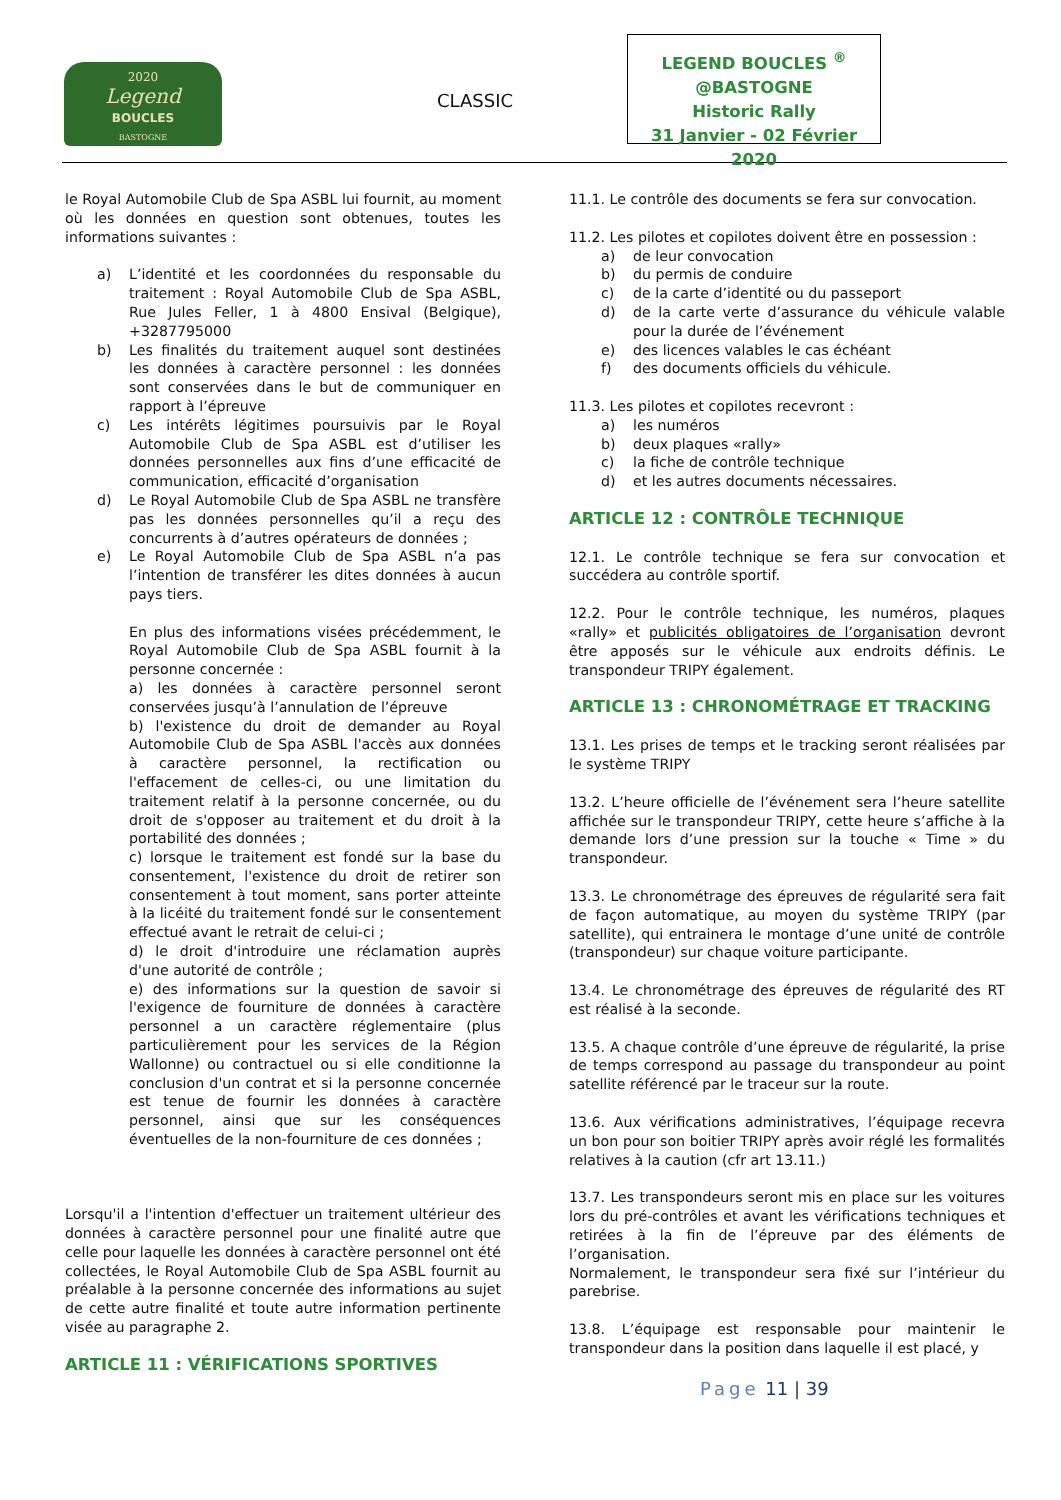2020
Legend
BOUCLES
BASTOGNE
CLASSIC
LEGEND BOUCLES <sup>®</sup>
@BASTOGNE
Historic Rally
31 Janvier - 02 Février 2020
le Royal Automobile Club de Spa ASBL lui fournit, au moment où les données en question sont obtenues, toutes les informations suivantes :
a) L’identité et les coordonnées du responsable du traitement : Royal Automobile Club de Spa ASBL, Rue Jules Feller, 1 à 4800 Ensival (Belgique), +3287795000
b) Les finalités du traitement auquel sont destinées les données à caractère personnel : les données sont conservées dans le but de communiquer en rapport à l’épreuve
c) Les intérêts légitimes poursuivis par le Royal Automobile Club de Spa ASBL est d’utiliser les données personnelles aux fins d’une efficacité de communication, efficacité d’organisation
d) Le Royal Automobile Club de Spa ASBL ne transfère pas les données personnelles qu’il a reçu des concurrents à d’autres opérateurs de données ;
e) Le Royal Automobile Club de Spa ASBL n’a pas l’intention de transférer les dites données à aucun pays tiers.
En plus des informations visées précédemment, le Royal Automobile Club de Spa ASBL fournit à la personne concernée :
a) les données à caractère personnel seront conservées jusqu’à l’annulation de l’épreuve
b) l'existence du droit de demander au Royal Automobile Club de Spa ASBL l'accès aux données à caractère personnel, la rectification ou l'effacement de celles-ci, ou une limitation du traitement relatif à la personne concernée, ou du droit de s'opposer au traitement et du droit à la portabilité des données ;
c) lorsque le traitement est fondé sur la base du consentement, l'existence du droit de retirer son consentement à tout moment, sans porter atteinte à la licéité du traitement fondé sur le consentement effectué avant le retrait de celui-ci ;
d) le droit d'introduire une réclamation auprès d'une autorité de contrôle ;
e) des informations sur la question de savoir si l'exigence de fourniture de données à caractère personnel a un caractère réglementaire (plus particulièrement pour les services de la Région Wallonne) ou contractuel ou si elle conditionne la conclusion d'un contrat et si la personne concernée est tenue de fournir les données à caractère personnel, ainsi que sur les conséquences éventuelles de la non-fourniture de ces données ;
Lorsqu'il a l'intention d'effectuer un traitement ultérieur des données à caractère personnel pour une finalité autre que celle pour laquelle les données à caractère personnel ont été collectées, le Royal Automobile Club de Spa ASBL fournit au préalable à la personne concernée des informations au sujet de cette autre finalité et toute autre information pertinente visée au paragraphe 2.
ARTICLE 11 : VÉRIFICATIONS SPORTIVES
11.1. Le contrôle des documents se fera sur convocation.
11.2. Les pilotes et copilotes doivent être en possession :
a) de leur convocation
b) du permis de conduire
c) de la carte d’identité ou du passeport
d) de la carte verte d’assurance du véhicule valable pour la durée de l’événement
e) des licences valables le cas échéant
f) des documents officiels du véhicule.
11.3. Les pilotes et copilotes recevront :
a) les numéros
b) deux plaques «rally»
c) la fiche de contrôle technique
d) et les autres documents nécessaires.
ARTICLE 12 : CONTRÔLE TECHNIQUE
12.1. Le contrôle technique se fera sur convocation et succédera au contrôle sportif.
12.2. Pour le contrôle technique, les numéros, plaques «rally» et publicités obligatoires de l’organisation devront être apposés sur le véhicule aux endroits définis. Le transpondeur TRIPY également.
ARTICLE 13 : CHRONOMÉTRAGE ET TRACKING
13.1. Les prises de temps et le tracking seront réalisées par le système TRIPY
13.2. L’heure officielle de l’événement sera l’heure satellite affichée sur le transpondeur TRIPY, cette heure s’affiche à la demande lors d’une pression sur la touche « Time » du transpondeur.
13.3. Le chronométrage des épreuves de régularité sera fait de façon automatique, au moyen du système TRIPY (par satellite), qui entrainera le montage d’une unité de contrôle (transpondeur) sur chaque voiture participante.
13.4. Le chronométrage des épreuves de régularité des RT est réalisé à la seconde.
13.5. A chaque contrôle d’une épreuve de régularité, la prise de temps correspond au passage du transpondeur au point satellite référencé par le traceur sur la route.
13.6. Aux vérifications administratives, l’équipage recevra un bon pour son boitier TRIPY après avoir réglé les formalités relatives à la caution (cfr art 13.11.)
13.7. Les transpondeurs seront mis en place sur les voitures lors du pré-contrôles et avant les vérifications techniques et retirées à la fin de l’épreuve par des éléments de l’organisation.
Normalement, le transpondeur sera fixé sur l’intérieur du parebrise.
13.8. L’équipage est responsable pour maintenir le transpondeur dans la position dans laquelle il est placé, y
Page 11 | 39